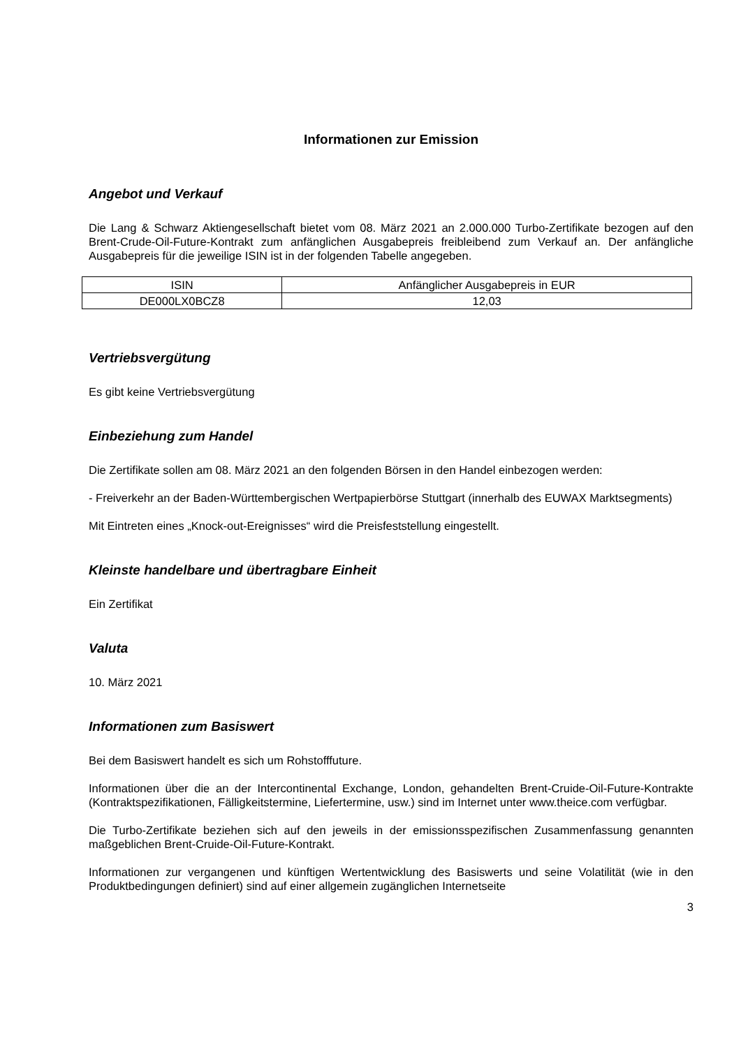Informationen zur Emission
Angebot und Verkauf
Die Lang & Schwarz Aktiengesellschaft bietet vom 08. März 2021 an 2.000.000 Turbo-Zertifikate bezogen auf den Brent-Crude-Oil-Future-Kontrakt zum anfänglichen Ausgabepreis freibleibend zum Verkauf an. Der anfängliche Ausgabepreis für die jeweilige ISIN ist in der folgenden Tabelle angegeben.
| ISIN | Anfänglicher Ausgabepreis in EUR |
| DE000LX0BCZ8 | 12,03 |
Vertriebsvergütung
Es gibt keine Vertriebsvergütung
Einbeziehung zum Handel
Die Zertifikate sollen am 08. März 2021 an den folgenden Börsen in den Handel einbezogen werden:
- Freiverkehr an der Baden-Württembergischen Wertpapierbörse Stuttgart (innerhalb des EUWAX Marktsegments)
Mit Eintreten eines „Knock-out-Ereignisses“ wird die Preisfeststellung eingestellt.
Kleinste handelbare und übertragbare Einheit
Ein Zertifikat
Valuta
10. März 2021
Informationen zum Basiswert
Bei dem Basiswert handelt es sich um Rohstofffuture.
Informationen über die an der Intercontinental Exchange, London, gehandelten Brent-Cruide-Oil-Future-Kontrakte (Kontraktspezifikationen, Fälligkeitstermine, Liefertermine, usw.) sind im Internet unter www.theice.com verfügbar.
Die Turbo-Zertifikate beziehen sich auf den jeweils in der emissionsspezifischen Zusammenfassung genannten maßgeblichen Brent-Cruide-Oil-Future-Kontrakt.
Informationen zur vergangenen und künftigen Wertentwicklung des Basiswerts und seine Volatilität (wie in den Produktbedingungen definiert) sind auf einer allgemein zugänglichen Internetseite
3